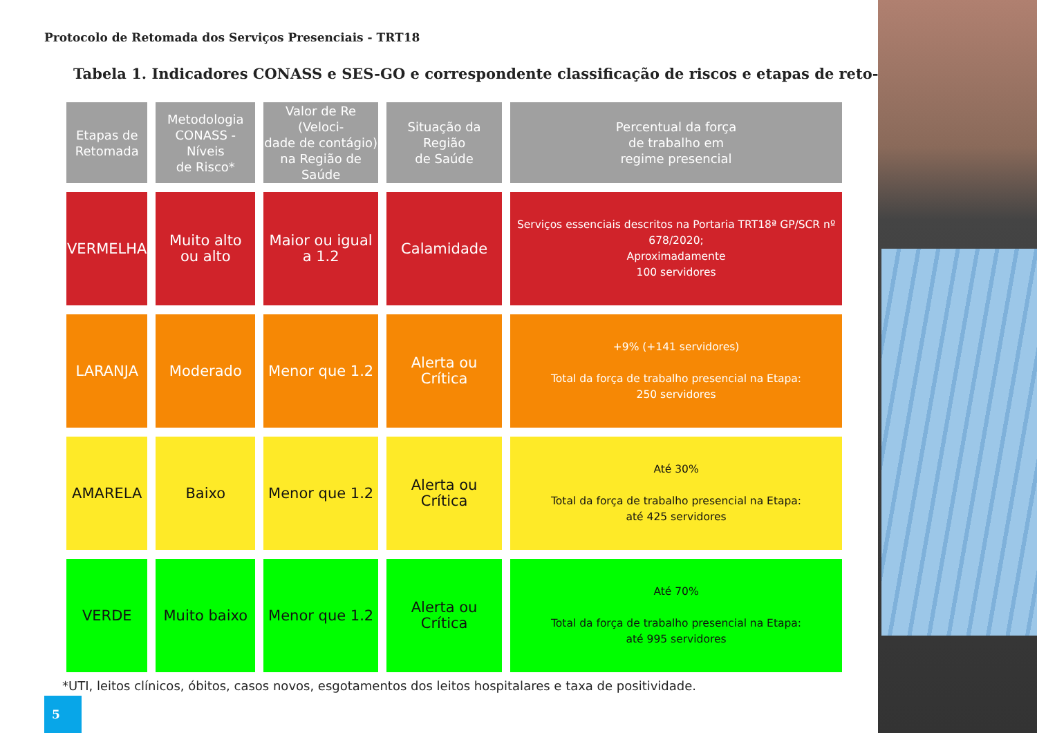Protocolo de Retomada dos Serviços Presenciais - TRT18
Tabela 1. Indicadores CONASS e SES-GO e correspondente classificação de riscos e etapas de reto-
| Etapas de Retomada | Metodologia CONASS - Níveis de Risco* | Valor de Re (Veloci- dade de contágio) na Região de Saúde | Situação da Região de Saúde | Percentual da força de trabalho em regime presencial |
| --- | --- | --- | --- | --- |
| VERMELHA | Muito alto ou alto | Maior ou igual a 1.2 | Calamidade | Serviços essenciais descritos na Portaria TRT18ª GP/SCR nº 678/2020; Aproximadamente 100 servidores |
| LARANJA | Moderado | Menor que 1.2 | Alerta ou Crítica | +9% (+141 servidores) Total da força de trabalho presencial na Etapa: 250 servidores |
| AMARELA | Baixo | Menor que 1.2 | Alerta ou Crítica | Até 30% Total da força de trabalho presencial na Etapa: até 425 servidores |
| VERDE | Muito baixo | Menor que 1.2 | Alerta ou Crítica | Até 70% Total da força de trabalho presencial na Etapa: até 995 servidores |
*UTI, leitos clínicos, óbitos, casos novos, esgotamentos dos leitos hospitalares e taxa de positividade.
5